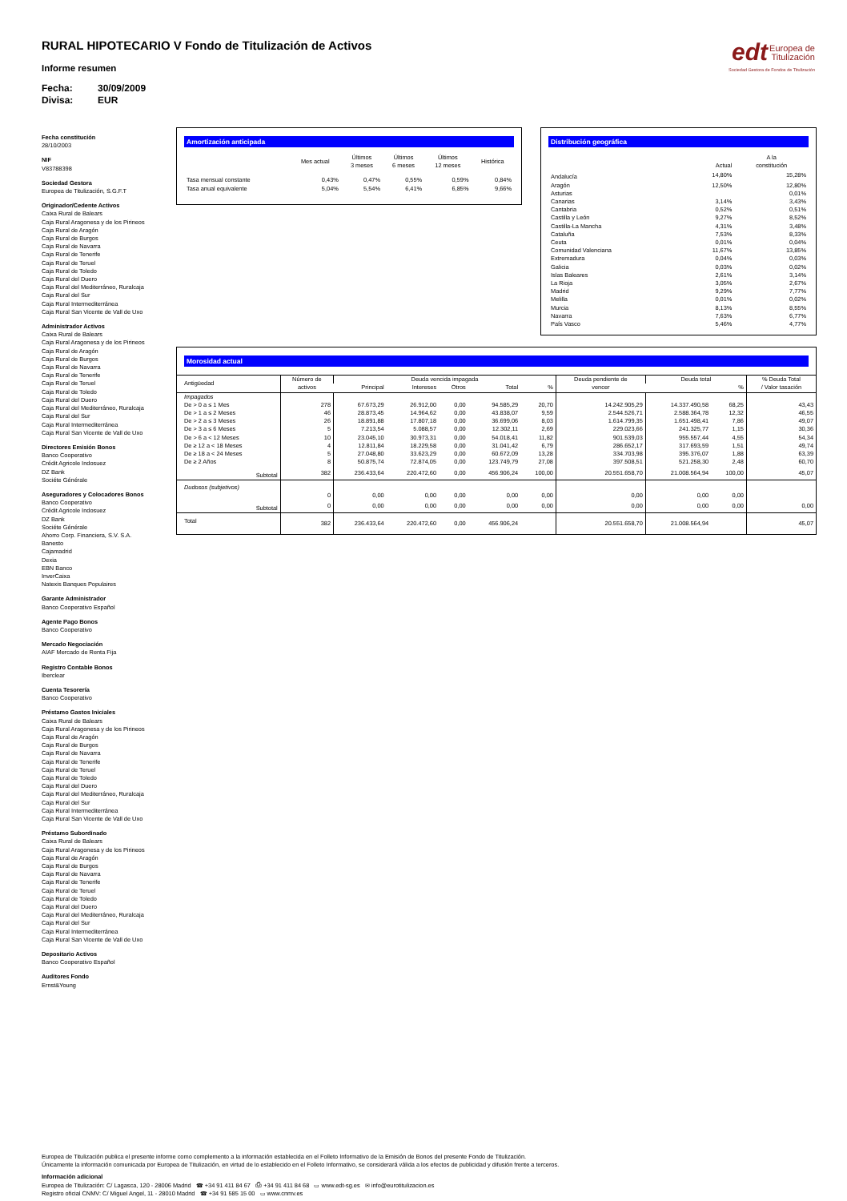edt Europea de
Titulización
Sociedad Gestora de Fondos de Titulización
RURAL HIPOTECARIO V Fondo de Titulización de Activos
Informe resumen
Fecha: 30/09/2009
Divisa: EUR
Fecha constitución
28/10/2003
NIF
V83788398
Sociedad Gestora
Europea de Titulización, S.G.F.T
Originador/Cedente Activos
Caixa Rural de Balears
Caja Rural Aragonesa y de los Pirineos
Caja Rural de Aragón
Caja Rural de Burgos
Caja Rural de Navarra
Caja Rural de Tenerife
Caja Rural de Teruel
Caja Rural de Toledo
Caja Rural del Duero
Caja Rural del Mediterráneo, Ruralcaja
Caja Rural del Sur
Caja Rural Intermediterránea
Caja Rural San Vicente de Vall de Uxo
Administrador Activos
Caixa Rural de Balears
Caja Rural Aragonesa y de los Pirineos
Caja Rural de Aragón
Caja Rural de Burgos
Caja Rural de Navarra
Caja Rural de Tenerife
Caja Rural de Teruel
Caja Rural de Toledo
Caja Rural del Duero
Caja Rural del Mediterráneo, Ruralcaja
Caja Rural del Sur
Caja Rural Intermediterránea
Caja Rural San Vicente de Vall de Uxo
Directores Emisión Bonos
Banco Cooperativo
Crédit Agricole Indosuez
DZ Bank
Sociéte Générale
Aseguradores y Colocadores Bonos
Banco Cooperativo
Crédit Agricole Indosuez
DZ Bank
Sociéte Générale
Ahorro Corp. Financiera, S.V. S.A.
Banesto
Cajamadrid
Dexia
EBN Banco
InverCaixa
Natexis Banques Populaires
Garante Administrador
Banco Cooperativo Español
Agente Pago Bonos
Banco Cooperativo
Mercado Negociación
AIAF Mercado de Renta Fija
Registro Contable Bonos
Iberclear
Cuenta Tesorería
Banco Cooperativo
Préstamo Gastos Iniciales
Caixa Rural de Balears
Caja Rural Aragonesa y de los Pirineos
Caja Rural de Aragón
Caja Rural de Burgos
Caja Rural de Navarra
Caja Rural de Tenerife
Caja Rural de Teruel
Caja Rural de Toledo
Caja Rural del Duero
Caja Rural del Mediterráneo, Ruralcaja
Caja Rural del Sur
Caja Rural Intermediterránea
Caja Rural San Vicente de Vall de Uxo
Préstamo Subordinado
Caixa Rural de Balears
Caja Rural Aragonesa y de los Pirineos
Caja Rural de Aragón
Caja Rural de Burgos
Caja Rural de Navarra
Caja Rural de Tenerife
Caja Rural de Teruel
Caja Rural de Toledo
Caja Rural del Duero
Caja Rural del Mediterráneo, Ruralcaja
Caja Rural del Sur
Caja Rural Intermediterránea
Caja Rural San Vicente de Vall de Uxo
Depositario Activos
Banco Cooperativo Español
Auditores Fondo
Ernst&Young
Amortización anticipada
| | Mes actual | Últimos 3 meses | Últimos 6 meses | Últimos 12 meses | Histórica |
| --- | --- | --- | --- | --- | --- |
| Tasa mensual constante | 0,43% | 0,47% | 0,55% | 0,59% | 0,84% |
| Tasa anual equivalente | 5,04% | 5,54% | 6,41% | 6,85% | 9,66% |
Distribución geográfica
| | Actual | A la constitución |
| --- | --- | --- |
| Andalucía | 14,80% | 15,28% |
| Aragón | 12,50% | 12,80% |
| Asturias | | 0,01% |
| Canarias | 3,14% | 3,43% |
| Cantabria | 0,52% | 0,51% |
| Castilla y León | 9,27% | 8,52% |
| Castilla-La Mancha | 4,31% | 3,48% |
| Cataluña | 7,53% | 8,33% |
| Ceuta | 0,01% | 0,04% |
| Comunidad Valenciana | 11,67% | 13,85% |
| Extremadura | 0,04% | 0,03% |
| Galicia | 0,03% | 0,02% |
| Islas Baleares | 2,61% | 3,14% |
| La Rioja | 3,05% | 2,67% |
| Madrid | 9,29% | 7,77% |
| Melilla | 0,01% | 0,02% |
| Murcia | 8,13% | 8,55% |
| Navarra | 7,63% | 6,77% |
| País Vasco | 5,46% | 4,77% |
Morosidad actual
| Antigüedad | Número de activos | Deuda vencida impagada | | | | | Deuda pendiente de vencer | Deuda total | | % Deuda Total / Valor tasación |
| --- | --- | --- | --- | --- | --- | --- | --- | --- | --- | --- |
| | | Principal | Intereses | Otros | Total | % | | | % | |
| Impagados | | | | | | | | | | |
| De > 0 a ≤ 1 Mes | 278 | 67.673,29 | 26.912,00 | 0,00 | 94.585,29 | 20,70 | 14.242.905,29 | 14.337.490,58 | 68,25 | 43,43 |
| De > 1 a ≤ 2 Meses | 46 | 28.873,45 | 14.964,62 | 0,00 | 43.838,07 | 9,59 | 2.544.526,71 | 2.588.364,78 | 12,32 | 46,55 |
| De > 2 a ≤ 3 Meses | 26 | 18.891,88 | 17.807,18 | 0,00 | 36.699,06 | 8,03 | 1.614.799,35 | 1.651.498,41 | 7,86 | 49,07 |
| De > 3 a ≤ 6 Meses | 5 | 7.213,54 | 5.088,57 | 0,00 | 12.302,11 | 2,69 | 229.023,66 | 241.325,77 | 1,15 | 30,36 |
| De > 6 a < 12 Meses | 10 | 23.045,10 | 30.973,31 | 0,00 | 54.018,41 | 11,82 | 901.539,03 | 955.557,44 | 4,55 | 54,34 |
| De ≥ 12 a < 18 Meses | 4 | 12.811,84 | 18.229,58 | 0,00 | 31.041,42 | 6,79 | 286.652,17 | 317.693,59 | 1,51 | 49,74 |
| De ≥ 18 a < 24 Meses | 5 | 27.048,80 | 33.623,29 | 0,00 | 60.672,09 | 13,28 | 334.703,98 | 395.376,07 | 1,88 | 63,39 |
| De ≥ 2 Años | 8 | 50.875,74 | 72.874,05 | 0,00 | 123.749,79 | 27,08 | 397.508,51 | 521.258,30 | 2,48 | 60,70 |
| Subtotal | 382 | 236.433,64 | 220.472,60 | 0,00 | 456.906,24 | 100,00 | 20.551.658,70 | 21.008.564,94 | 100,00 | 45,07 |
| Dudosos (subjetivos) | | | | | | | | | | |
| | 0 | 0,00 | 0,00 | 0,00 | 0,00 | 0,00 | 0,00 | 0,00 | 0,00 | |
| Subtotal | 0 | 0,00 | 0,00 | 0,00 | 0,00 | 0,00 | 0,00 | 0,00 | 0,00 | 0,00 |
| Total | 382 | 236.433,64 | 220.472,60 | 0,00 | 456.906,24 | | 20.551.658,70 | 21.008.564,94 | | 45,07 |
Europea de Titulización publica el presente informe como complemento a la información establecida en el Folleto Informativo de la Emisión de Bonos del presente Fondo de Titulización.
Únicamente la información comunicada por Europea de Titulización, en virtud de lo establecido en el Folleto Informativo, se considerará válida a los efectos de publicidad y difusión frente a terceros.
Información adicional
Europea de Titulización: C/ Lagasca, 120 - 28006 Madrid ☎ +34 91 411 84 67 ⎙ +34 91 411 84 68 ▭ www.edt-sg.es ✉ info@eurotitulizacion.es
Registro oficial CNMV: C/ Miguel Angel, 11 - 28010 Madrid ☎ +34 91 585 15 00 ▭ www.cnmv.es